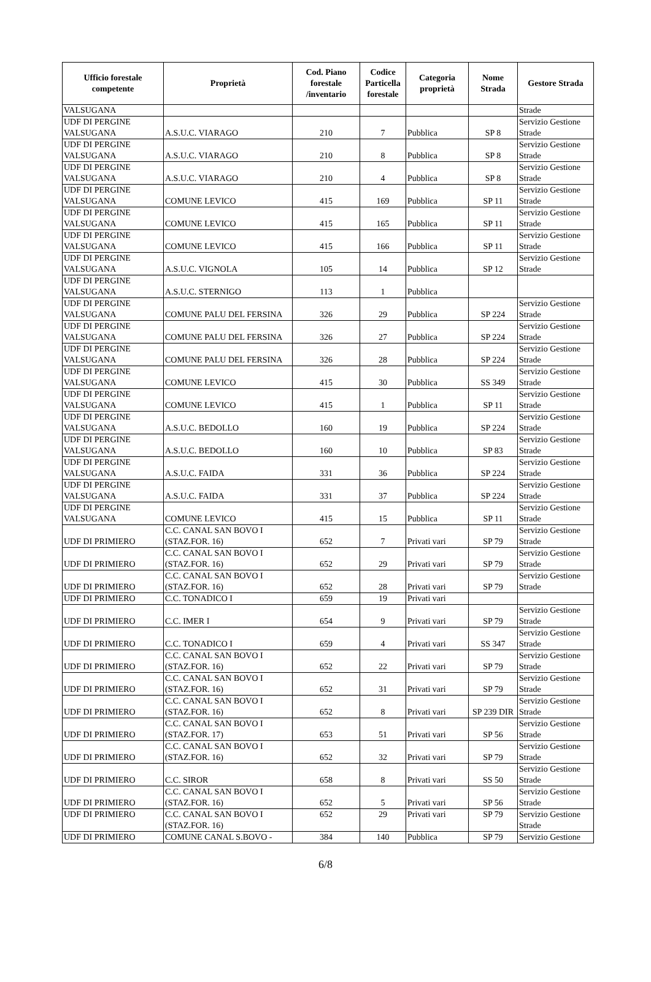| Ufficio forestale competente | Proprietà | Cod. Piano forestale /inventario | Codice Particella forestale | Categoria proprietà | Nome Strada | Gestore Strada |
| --- | --- | --- | --- | --- | --- | --- |
| VALSUGANA | | | | | | Strade |
| UDF DI PERGINE VALSUGANA | A.S.U.C. VIARAGO | 210 | 7 | Pubblica | SP 8 | Servizio Gestione Strade |
| UDF DI PERGINE VALSUGANA | A.S.U.C. VIARAGO | 210 | 8 | Pubblica | SP 8 | Servizio Gestione Strade |
| UDF DI PERGINE VALSUGANA | A.S.U.C. VIARAGO | 210 | 4 | Pubblica | SP 8 | Servizio Gestione Strade |
| UDF DI PERGINE VALSUGANA | COMUNE LEVICO | 415 | 169 | Pubblica | SP 11 | Servizio Gestione Strade |
| UDF DI PERGINE VALSUGANA | COMUNE LEVICO | 415 | 165 | Pubblica | SP 11 | Servizio Gestione Strade |
| UDF DI PERGINE VALSUGANA | COMUNE LEVICO | 415 | 166 | Pubblica | SP 11 | Servizio Gestione Strade |
| UDF DI PERGINE VALSUGANA | A.S.U.C. VIGNOLA | 105 | 14 | Pubblica | SP 12 | Servizio Gestione Strade |
| UDF DI PERGINE VALSUGANA | A.S.U.C. STERNIGO | 113 | 1 | Pubblica | | |
| UDF DI PERGINE VALSUGANA | COMUNE PALU DEL FERSINA | 326 | 29 | Pubblica | SP 224 | Servizio Gestione Strade |
| UDF DI PERGINE VALSUGANA | COMUNE PALU DEL FERSINA | 326 | 27 | Pubblica | SP 224 | Servizio Gestione Strade |
| UDF DI PERGINE VALSUGANA | COMUNE PALU DEL FERSINA | 326 | 28 | Pubblica | SP 224 | Servizio Gestione Strade |
| UDF DI PERGINE VALSUGANA | COMUNE LEVICO | 415 | 30 | Pubblica | SS 349 | Servizio Gestione Strade |
| UDF DI PERGINE VALSUGANA | COMUNE LEVICO | 415 | 1 | Pubblica | SP 11 | Servizio Gestione Strade |
| UDF DI PERGINE VALSUGANA | A.S.U.C. BEDOLLO | 160 | 19 | Pubblica | SP 224 | Servizio Gestione Strade |
| UDF DI PERGINE VALSUGANA | A.S.U.C. BEDOLLO | 160 | 10 | Pubblica | SP 83 | Servizio Gestione Strade |
| UDF DI PERGINE VALSUGANA | A.S.U.C. FAIDA | 331 | 36 | Pubblica | SP 224 | Servizio Gestione Strade |
| UDF DI PERGINE VALSUGANA | A.S.U.C. FAIDA | 331 | 37 | Pubblica | SP 224 | Servizio Gestione Strade |
| UDF DI PERGINE VALSUGANA | COMUNE LEVICO | 415 | 15 | Pubblica | SP 11 | Servizio Gestione Strade |
| UDF DI PRIMIERO | C.C. CANAL SAN BOVO I (STAZ.FOR. 16) | 652 | 7 | Privati vari | SP 79 | Servizio Gestione Strade |
| UDF DI PRIMIERO | C.C. CANAL SAN BOVO I (STAZ.FOR. 16) | 652 | 29 | Privati vari | SP 79 | Servizio Gestione Strade |
| UDF DI PRIMIERO | C.C. CANAL SAN BOVO I (STAZ.FOR. 16) | 652 | 28 | Privati vari | SP 79 | Servizio Gestione Strade |
| UDF DI PRIMIERO | C.C. TONADICO I | 659 | 19 | Privati vari | | |
| UDF DI PRIMIERO | C.C. IMER I | 654 | 9 | Privati vari | SP 79 | Servizio Gestione Strade |
| UDF DI PRIMIERO | C.C. TONADICO I | 659 | 4 | Privati vari | SS 347 | Servizio Gestione Strade |
| UDF DI PRIMIERO | C.C. CANAL SAN BOVO I (STAZ.FOR. 16) | 652 | 22 | Privati vari | SP 79 | Servizio Gestione Strade |
| UDF DI PRIMIERO | C.C. CANAL SAN BOVO I (STAZ.FOR. 16) | 652 | 31 | Privati vari | SP 79 | Servizio Gestione Strade |
| UDF DI PRIMIERO | C.C. CANAL SAN BOVO I (STAZ.FOR. 16) | 652 | 8 | Privati vari | SP 239 DIR | Servizio Gestione Strade |
| UDF DI PRIMIERO | C.C. CANAL SAN BOVO I (STAZ.FOR. 17) | 653 | 51 | Privati vari | SP 56 | Servizio Gestione Strade |
| UDF DI PRIMIERO | C.C. CANAL SAN BOVO I (STAZ.FOR. 16) | 652 | 32 | Privati vari | SP 79 | Servizio Gestione Strade |
| UDF DI PRIMIERO | C.C. SIROR | 658 | 8 | Privati vari | SS 50 | Servizio Gestione Strade |
| UDF DI PRIMIERO | C.C. CANAL SAN BOVO I (STAZ.FOR. 16) | 652 | 5 | Privati vari | SP 56 | Servizio Gestione Strade |
| UDF DI PRIMIERO | C.C. CANAL SAN BOVO I (STAZ.FOR. 16) | 652 | 29 | Privati vari | SP 79 | Servizio Gestione Strade |
| UDF DI PRIMIERO | COMUNE CANAL S.BOVO - | 384 | 140 | Pubblica | SP 79 | Servizio Gestione |
6/8